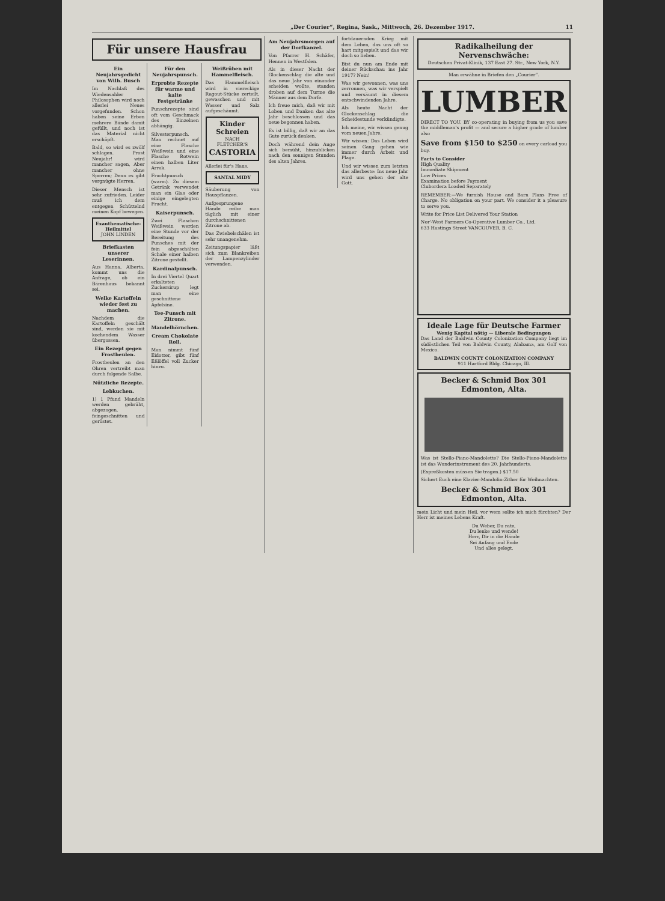„Der Courier“, Regina, Sask., Mittwoch, 26. Dezember 1917. 11
Für unsere Hausfrau
Ein Neujahrsgedicht von Wilh. Busch
Im Nachlaß des Wiedensahler Philosophen wird noch allerlei Neues vorgefunden. Schon haben seine Erben mehrere Bände damit gefüllt, und noch ist das Material nicht erschöpft.
Bald, so wird es zwölf schlagen. Prost Neujahr! wird mancher sagen, Aber mancher ohne Sperren; Denn es gibt vergnügte Herren.
Dieser Mensch ist sehr zufrieden. Leider muß ich dem entgegen Schüttelnd meinen Kopf bewegen.
Exanthematische-Heilmittel
JOHN LINDEN
Briefkasten unserer Leserinnen.
Aus Hanna, Alberta, kommt uns die Anfrage, ob ein Bärenhaus bekannt sei.
Welke Kartoffeln wieder fest zu machen.
Nachdem die Kartoffeln geschält sind, werden sie mit kochendem Wasser übergossen.
Ein Rezept gegen Frostbeulen.
Frostbeulen an den Ohren vertreibt man durch folgende Salbe.
Nützliche Rezepte.
Lebkuchen.
1) 1 Pfund Mandeln werden gebrüht, abgezogen, feingeschnitten und geröstet.
Für den Neujahrspunsch.
Erprobte Rezepte für warme und kalte Festgetränke
Punschrezepte sind oft vom Geschmack des Einzelnen abhängig.
Silvesterpunsch. Man rechnet auf eine Flasche Weißwein und eine Flasche Rotwein einen halben Liter Arrak.
Fruchtpunsch (warm). Zu diesem Getränk verwendet man ein Glas oder einige eingelegten Frucht.
Kaiserpunsch.
Zwei Flaschen Weißwein werden eine Stunde vor der Bereitung des Punsches mit der fein abgeschälten Schale einer halben Zitrone gestellt.
Kardinalpunsch.
In drei Viertel Quart erkalteten Zuckersirup legt man eine geschnittene Apfelsine.
Tee-Punsch mit Zitrone.
Mandelhörnchen.
Cream Chokolate Roll.
Man nimmt fünf Eidotter, gibt fünf Eßlöffel voll Zucker hinzu.
Weißrüben mit Hammelfleisch.
Das Hammelfleisch wird in viereckige Ragout-Stücke zerteilt, gewaschen und mit Wasser und Salz aufgeschäumt.
Kinder Schreien
NACH FLETCHER'S
CASTORIA
Allerlei für's Haus.
SANTAL MIDY
Säuberung von Hauspflanzen.
Aufgesprungene Hände reibe man täglich mit einer durchschnittenen Zitrone ab.
Das Zwiebelschälen ist sehr unangenehm.
Zeitungspapier läßt sich zum Blankreiben der Lampenzylinder verwenden.
Am Neujahrsmorgen auf der Dorfkanzel.
Von Pfarrer H. Schäfer, Hennen in Westfalen.
Als in dieser Nacht der Glockenschlag die alte und das neue Jahr von einander scheiden wollte, standen droben auf dem Turme die Männer aus dem Dorfe.
Ich freue mich, daß wir mit Loben und Danken das alte Jahr beschlossen und das neue begonnen haben.
Es ist billig, daß wir an das Gute zurück denken.
Doch während dein Auge sich bemüht, hinzublicken nach den sonnigen Stunden des alten Jahres.
fortdauernden Krieg mit dem Leben, das uns oft so hart mitgespielt und das wir doch so lieben.
Bist du nun am Ende mit deiner Rückschau ins Jahr 1917? Nein!
Was wir gewonnen, was uns zerronnen, was wir verspielt und versäumt in diesem entschwindenden Jahre.
Als heute Nacht der Glockenschlag die Scheidestunde verkündigte.
Ich meine, wir wissen genug vom neuen Jahre.
Wir wissen: Das Leben wird seinen Gang gehen wie immer durch Arbeit und Plage.
Und wir wissen zum letzten das allerbeste: Ins neue Jahr wird uns gehen der alte Gott.
Radikalheilung der Nervenschwäche:
Deutschen Privat-Klinik, 137 East 27. Str., New York, N.Y.
Man erwähne in Briefen den „Courier“.
LUMBER
DIRECT TO YOU. BY co-operating in buying from us you save the middleman's profit — and secure a higher grade of lumber also
Save from $150 to $250 on every carload you buy.
Facts to Consider
High Quality
Immediate Shipment
Low Prices
Examination before Payment
Clubordera Loaded Separately
REMEMBER:—We furnish House and Barn Plans Free of Charge. No obligation on your part. We consider it a pleasure to serve you.
Write for Price List Delivered Your Station
Nor'-West Farmers Co-Operative Lumber Co., Ltd.
633 Hastings Street VANCOUVER, B. C.
Ideale Lage für Deutsche Farmer
Wenig Kapital nötig — Liberale Bedingungen
Das Land der Baldwin County Colonization Company liegt im südöstlichen Teil von Baldwin County, Alabama, am Golf von Mexico.
BALDWIN COUNTY COLONIZATION COMPANY
911 Hartford Bldg. Chicago, Ill.
Becker & Schmid Box 301 Edmonton, Alta.
Was ist Stello-Piano-Mandolette? Die Stello-Piano-Mandolette ist das Wunderinstrument des 20. Jahrhunderts.
(Expreßkosten müssen Sie tragen.) $17.50
Sichert Euch eine Klavier-Mandolin-Zither für Weihnachten.
Becker & Schmid Box 301 Edmonton, Alta.
mein Licht und mein Heil, vor wem sollte ich mich fürchten? Der Herr ist meines Lebens Kraft.
Du Weber, Du rate,
Du lenke und wende!
Herr, Dir in die Hände
Sei Anfang und Ende
Und alles gelegt.